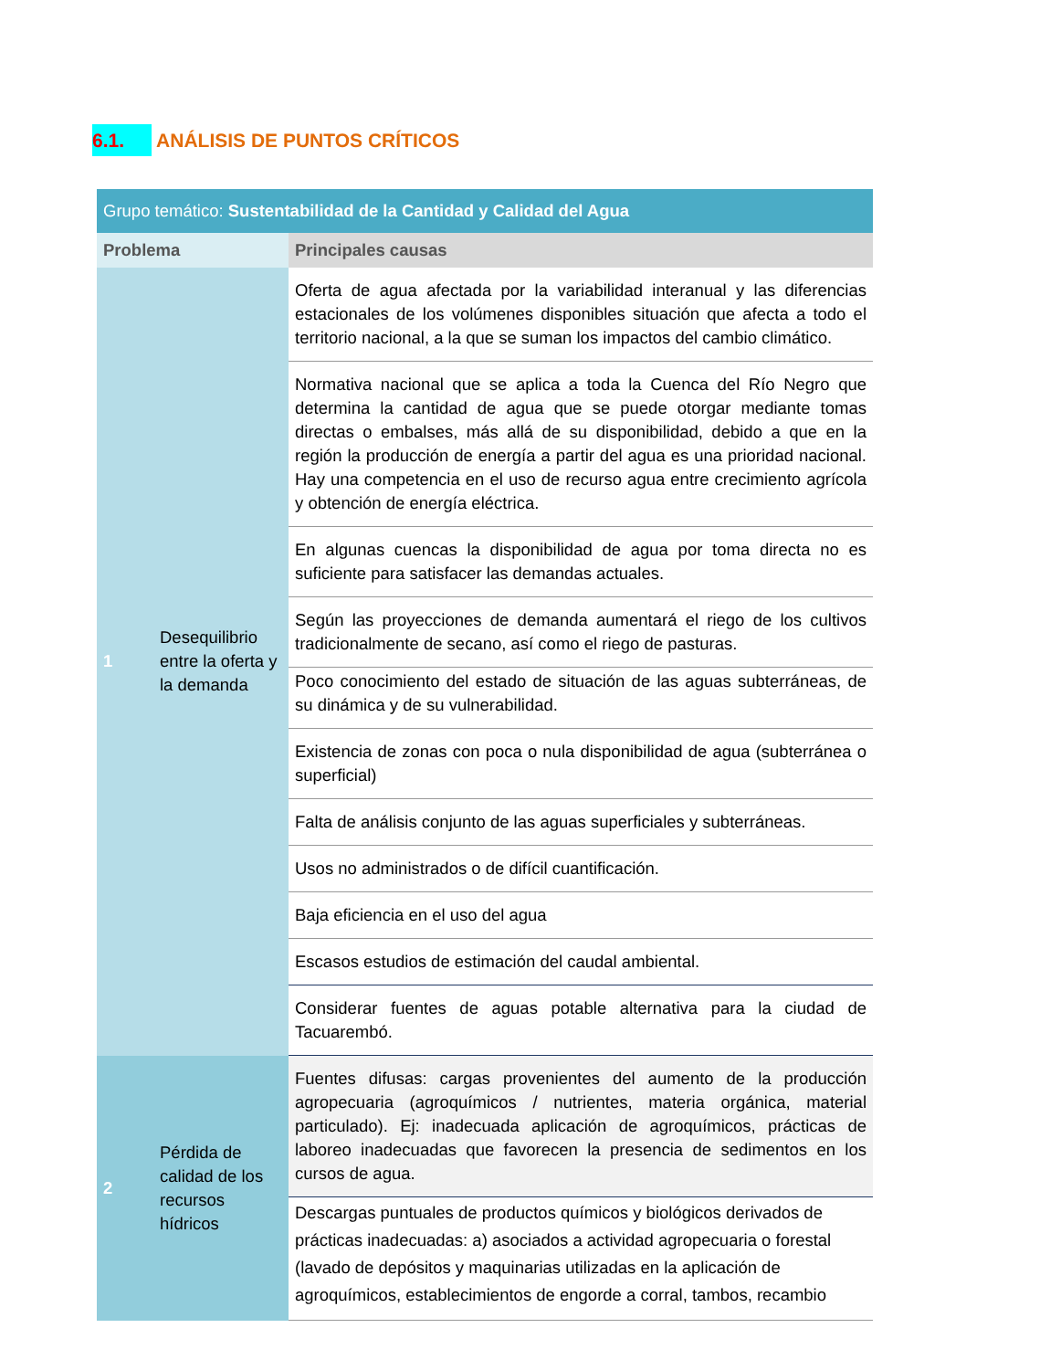6.1. ANÁLISIS DE PUNTOS CRÍTICOS
| Grupo temático: Sustentabilidad de la Cantidad y Calidad del Agua | |
| --- | --- |
| Problema | Principales causas |
| 1 Desequilibrio entre la oferta y la demanda | Oferta de agua afectada por la variabilidad interanual y las diferencias estacionales de los volúmenes disponibles situación que afecta a todo el territorio nacional, a la que se suman los impactos del cambio climático. |
| | Normativa nacional que se aplica a toda la Cuenca del Río Negro que determina la cantidad de agua que se puede otorgar mediante tomas directas o embalses, más allá de su disponibilidad, debido a que en la región la producción de energía a partir del agua es una prioridad nacional. Hay una competencia en el uso de recurso agua entre crecimiento agrícola y obtención de energía eléctrica. |
| | En algunas cuencas la disponibilidad de agua por toma directa no es suficiente para satisfacer las demandas actuales. |
| | Según las proyecciones de demanda aumentará el riego de los cultivos tradicionalmente de secano, así como el riego de pasturas. |
| | Poco conocimiento del estado de situación de las aguas subterráneas, de su dinámica y de su vulnerabilidad. |
| | Existencia de zonas con poca o nula disponibilidad de agua (subterránea o superficial) |
| | Falta de análisis conjunto de las aguas superficiales y subterráneas. |
| | Usos no administrados o de difícil cuantificación. |
| | Baja eficiencia en el uso del agua |
| | Escasos estudios de estimación del caudal ambiental. |
| | Considerar fuentes de aguas potable alternativa para la ciudad de Tacuarembó. |
| 2 Pérdida de calidad de los recursos hídricos | Fuentes difusas: cargas provenientes del aumento de la producción agropecuaria (agroquímicos / nutrientes, materia orgánica, material particulado). Ej: inadecuada aplicación de agroquímicos, prácticas de laboreo inadecuadas que favorecen la presencia de sedimentos en los cursos de agua. |
| | Descargas puntuales de productos químicos y biológicos derivados de prácticas inadecuadas: a) asociados a actividad agropecuaria o forestal (lavado de depósitos y maquinarias utilizadas en la aplicación de agroquímicos, establecimientos de engorde a corral, tambos, recambio |